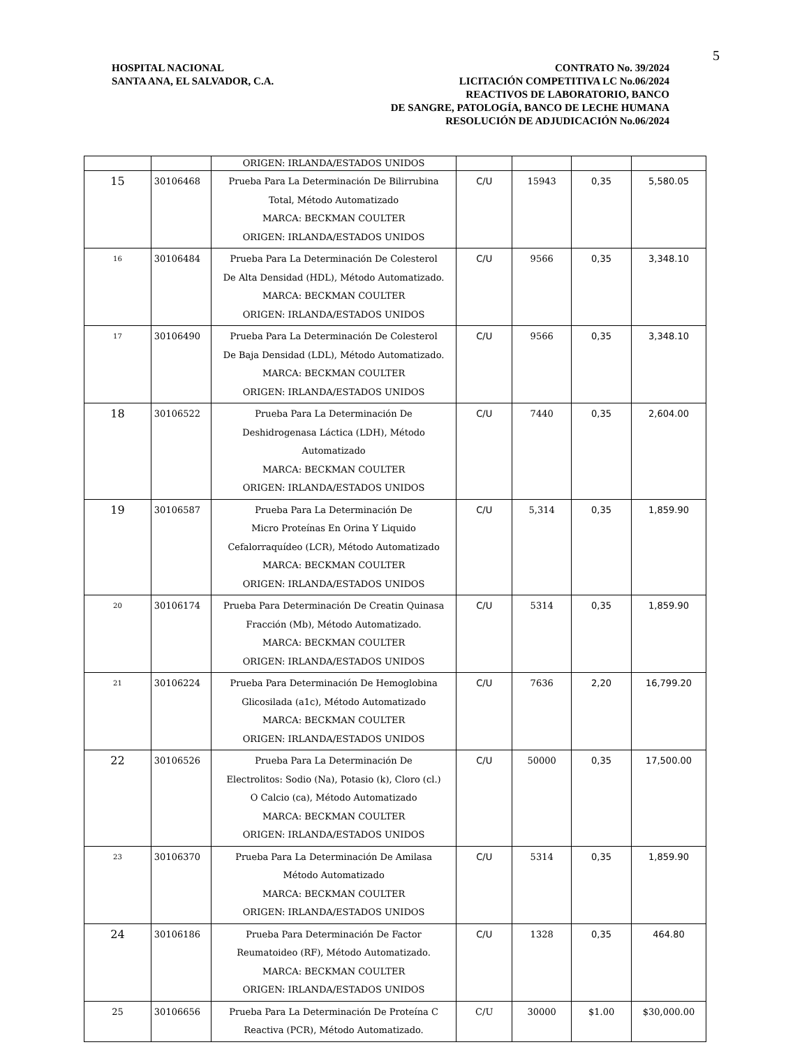5
HOSPITAL NACIONAL
SANTA ANA, EL SALVADOR, C.A.
CONTRATO No. 39/2024
LICITACIÓN COMPETITIVA LC No.06/2024
REACTIVOS DE LABORATORIO, BANCO
DE SANGRE, PATOLOGÍA, BANCO DE LECHE HUMANA
RESOLUCIÓN DE ADJUDICACIÓN No.06/2024
| | | ORIGEN: IRLANDA/ESTADOS UNIDOS | | | | |
| 15 | 30106468 | Prueba Para La Determinación De Bilirrubina Total, Método Automatizado MARCA: BECKMAN COULTER ORIGEN: IRLANDA/ESTADOS UNIDOS | C/U | 15943 | 0,35 | 5,580.05 |
| 16 | 30106484 | Prueba Para La Determinación De Colesterol De Alta Densidad (HDL), Método Automatizado. MARCA: BECKMAN COULTER ORIGEN: IRLANDA/ESTADOS UNIDOS | C/U | 9566 | 0,35 | 3,348.10 |
| 17 | 30106490 | Prueba Para La Determinación De Colesterol De Baja Densidad (LDL), Método Automatizado. MARCA: BECKMAN COULTER ORIGEN: IRLANDA/ESTADOS UNIDOS | C/U | 9566 | 0,35 | 3,348.10 |
| 18 | 30106522 | Prueba Para La Determinación De Deshidrogenasa Láctica (LDH), Método Automatizado MARCA: BECKMAN COULTER ORIGEN: IRLANDA/ESTADOS UNIDOS | C/U | 7440 | 0,35 | 2,604.00 |
| 19 | 30106587 | Prueba Para La Determinación De Micro Proteínas En Orina Y Liquido Cefalorraquídeo (LCR), Método Automatizado MARCA: BECKMAN COULTER ORIGEN: IRLANDA/ESTADOS UNIDOS | C/U | 5,314 | 0,35 | 1,859.90 |
| 20 | 30106174 | Prueba Para Determinación De Creatin Quinasa Fracción (Mb), Método Automatizado. MARCA: BECKMAN COULTER ORIGEN: IRLANDA/ESTADOS UNIDOS | C/U | 5314 | 0,35 | 1,859.90 |
| 21 | 30106224 | Prueba Para Determinación De Hemoglobina Glicosilada (a1c), Método Automatizado MARCA: BECKMAN COULTER ORIGEN: IRLANDA/ESTADOS UNIDOS | C/U | 7636 | 2,20 | 16,799.20 |
| 22 | 30106526 | Prueba Para La Determinación De Electrolitos: Sodio (Na), Potasio (k), Cloro (cl.) O Calcio (ca), Método Automatizado MARCA: BECKMAN COULTER ORIGEN: IRLANDA/ESTADOS UNIDOS | C/U | 50000 | 0,35 | 17,500.00 |
| 23 | 30106370 | Prueba Para La Determinación De Amilasa Método Automatizado MARCA: BECKMAN COULTER ORIGEN: IRLANDA/ESTADOS UNIDOS | C/U | 5314 | 0,35 | 1,859.90 |
| 24 | 30106186 | Prueba Para Determinación De Factor Reumatoideo (RF), Método Automatizado. MARCA: BECKMAN COULTER ORIGEN: IRLANDA/ESTADOS UNIDOS | C/U | 1328 | 0,35 | 464.80 |
| 25 | 30106656 | Prueba Para La Determinación De Proteína C Reactiva (PCR), Método Automatizado. | C/U | 30000 | $1.00 | $30,000.00 |